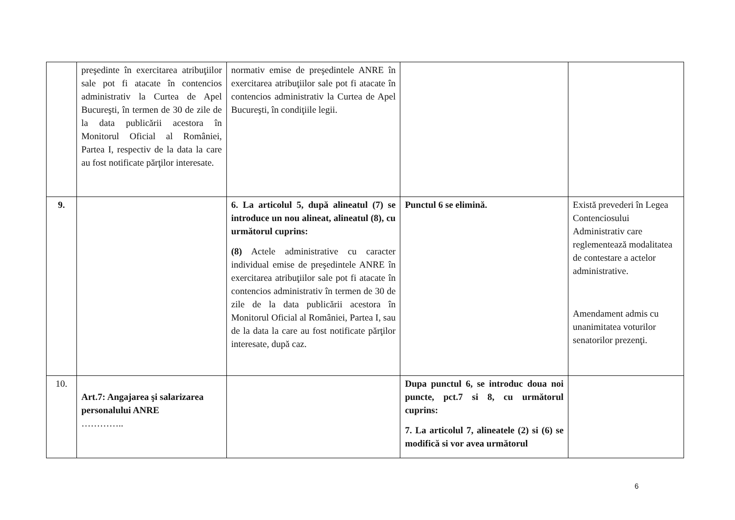| | preşedinte în exercitarea atribuţiilor sale pot fi atacate în contencios administrativ la Curtea de Apel Bucureşti, în termen de 30 de zile de la data publicării acestora în Monitorul Oficial al României, Partea I, respectiv de la data la care au fost notificate părţilor interesate. | normativ emise de preşedintele ANRE în exercitarea atribuţiilor sale pot fi atacate în contencios administrativ la Curtea de Apel Bucureşti, în condiţiile legii. | | |
| 9. | | 6. La articolul 5, după alineatul (7) se introduce un nou alineat, alineatul (8), cu următorul cuprins: (8) Actele administrative cu caracter individual emise de preşedintele ANRE în exercitarea atribuţiilor sale pot fi atacate în contencios administrativ în termen de 30 de zile de la data publicării acestora în Monitorul Oficial al României, Partea I, sau de la data la care au fost notificate părţilor interesate, după caz. | Punctul 6 se elimină. | Există prevederi în Legea Contenciosului Administrativ care reglementează modalitatea de contestare a actelor administrative. Amendament admis cu unanimitatea voturilor senatorilor prezenţi. |
| 10. | Art.7: Angajarea şi salarizarea personalului ANRE ………….. | | Dupa punctul 6, se introduc doua noi puncte, pct.7 si 8, cu următorul cuprins: 7. La articolul 7, alineatele (2) si (6) se modifică si vor avea următorul | |
6